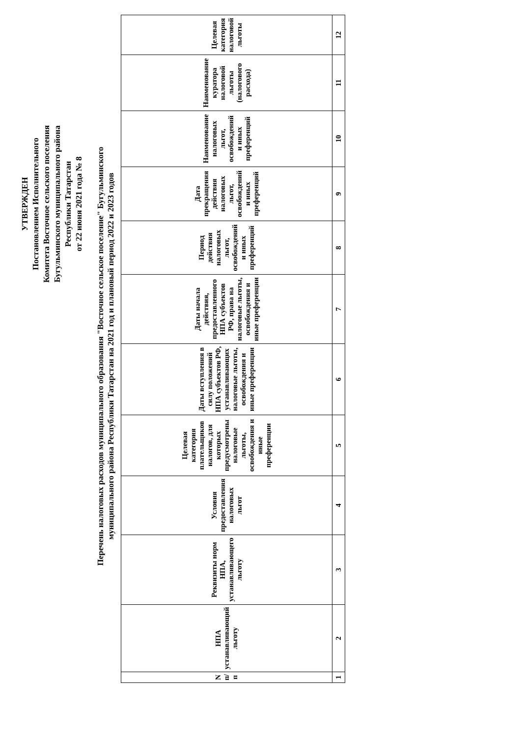УТВЕРЖДЕН
Постановлением Исполнительного
Комитета Восточное сельского поселения
Бугульминского муниципального района
Республики Татарстан
от 22 июня 2021 года № 8
Перечень налоговых расходов муниципального образования "Восточное сельское поселение" Бугульминского
муниципального района Республики Татарстан на 2021 год и плановый период 2022 и 2023 годов
| N п/п | НПА устанавливающий льготу | Реквизиты норм НПА, устанавливающего льготу | Условия предоставления налоговых льгот | Целевая категория плательщиков налогов, для которых предусмотрены налоговые льготы, освобождения и иные преференции | Даты вступления в силу положений НПА субъектов РФ, устанавливающих налоговые льготы, освобождения и иные преференции | Даты начала действия, предоставленного НПА субъектов РФ, права на налоговые льготы, освобождения и иные преференции | Период действия налоговых льгот, освобождений и иных преференций | Дата прекращения действия налоговых льгот, освобождений и иных преференций | Наименование налоговых льгот, освобождений и иных преференций | Наименование куратора налоговой льготы (налогового расхода) | Целевая категория налоговой льготы |
| 1 | 2 | 3 | 4 | 5 | 6 | 7 | 8 | 9 | 10 | 11 | 12 |